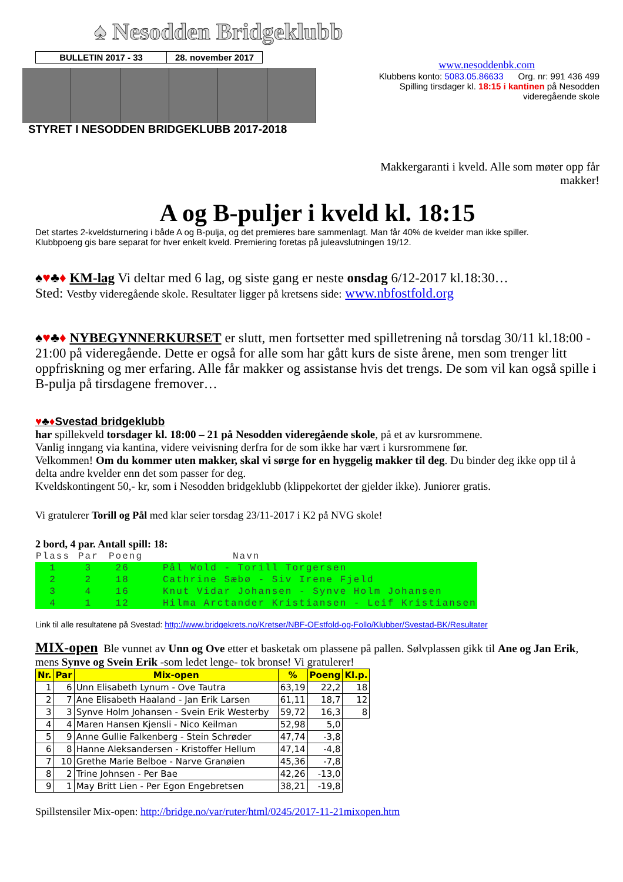♠ Nesodden Bridgeklubb
| BULLETIN 2017 - 33 | 28. november 2017 |
STYRET I NESODDEN BRIDGEKLUBB 2017-2018
www.nesoddenbk.com
Klubbens konto: 5083.05.86633 Org. nr: 991 436 499
Spilling tirsdager kl. 18:15 i kantinen på Nesodden videregående skole
Makkergaranti i kveld. Alle som møter opp får makker!
A og B-puljer i kveld kl. 18:15
Det startes 2-kveldsturnering i både A og B-pulja, og det premieres bare sammenlagt. Man får 40% de kvelder man ikke spiller.
Klubbpoeng gis bare separat for hver enkelt kveld. Premiering foretas på juleavslutningen 19/12.
♠♥♣♦ KM-lag Vi deltar med 6 lag, og siste gang er neste onsdag 6/12-2017 kl.18:30…
Sted: Vestby videregående skole. Resultater ligger på kretsens side: www.nbfostfold.org
♠♥♣♦ NYBEGYNNERKURSET er slutt, men fortsetter med spilletrening nå torsdag 30/11 kl.18:00 - 21:00 på videregående. Dette er også for alle som har gått kurs de siste årene, men som trenger litt oppfriskning og mer erfaring. Alle får makker og assistanse hvis det trengs. De som vil kan også spille i B-pulja på tirsdagene fremover…
♥♣♦Svestad bridgeklubb
har spillekveld torsdager kl. 18:00 – 21 på Nesodden videregående skole, på et av kursrommene.
Vanlig inngang via kantina, videre veivisning derfra for de som ikke har vært i kursrommene før.
Velkommen! Om du kommer uten makker, skal vi sørge for en hyggelig makker til deg. Du binder deg ikke opp til å delta andre kvelder enn det som passer for deg.
Kveldskontingent 50,- kr, som i Nesodden bridgeklubb (klippekortet der gjelder ikke). Juniorer gratis.
Vi gratulerer Torill og Pål med klar seier torsdag 23/11-2017 i K2 på NVG skole!
2 bord, 4 par. Antall spill: 18:
| Plass | Par | Poeng | Navn |
| 1 | 3 | 26 | Pål Wold - Torill Torgersen |
| 2 | 2 | 18 | Cathrine Sæbø - Siv Irene Fjeld |
| 3 | 4 | 16 | Knut Vidar Johansen - Synve Holm Johansen |
| 4 | 1 | 12 | Hilma Arctander Kristiansen - Leif Kristiansen |
Link til alle resultatene på Svestad: http://www.bridgekrets.no/Kretser/NBF-OEstfold-og-Follo/Klubber/Svestad-BK/Resultater
MIX-open Ble vunnet av Unn og Ove etter et basketak om plassene på pallen. Sølvplassen gikk til Ane og Jan Erik, mens Synve og Svein Erik -som ledet lenge- tok bronse! Vi gratulerer!
| Nr. | Par | Mix-open | % | Poeng | Kl.p. |
| --- | --- | --- | --- | --- | --- |
| 1 | 6 | Unn Elisabeth Lynum - Ove Tautra | 63,19 | 22,2 | 18 |
| 2 | 7 | Ane Elisabeth Haaland - Jan Erik Larsen | 61,11 | 18,7 | 12 |
| 3 | 3 | Synve Holm Johansen - Svein Erik Westerby | 59,72 | 16,3 | 8 |
| 4 | 4 | Maren Hansen Kjensli - Nico Keilman | 52,98 | 5,0 | |
| 5 | 9 | Anne Gullie Falkenberg - Stein Schrøder | 47,74 | -3,8 | |
| 6 | 8 | Hanne Aleksandersen - Kristoffer Hellum | 47,14 | -4,8 | |
| 7 | 10 | Grethe Marie Belboe - Narve Granøien | 45,36 | -7,8 | |
| 8 | 2 | Trine Johnsen - Per Bae | 42,26 | -13,0 | |
| 9 | 1 | May Britt Lien - Per Egon Engebretsen | 38,21 | -19,8 | |
Spillstensiler Mix-open: http://bridge.no/var/ruter/html/0245/2017-11-21mixopen.htm